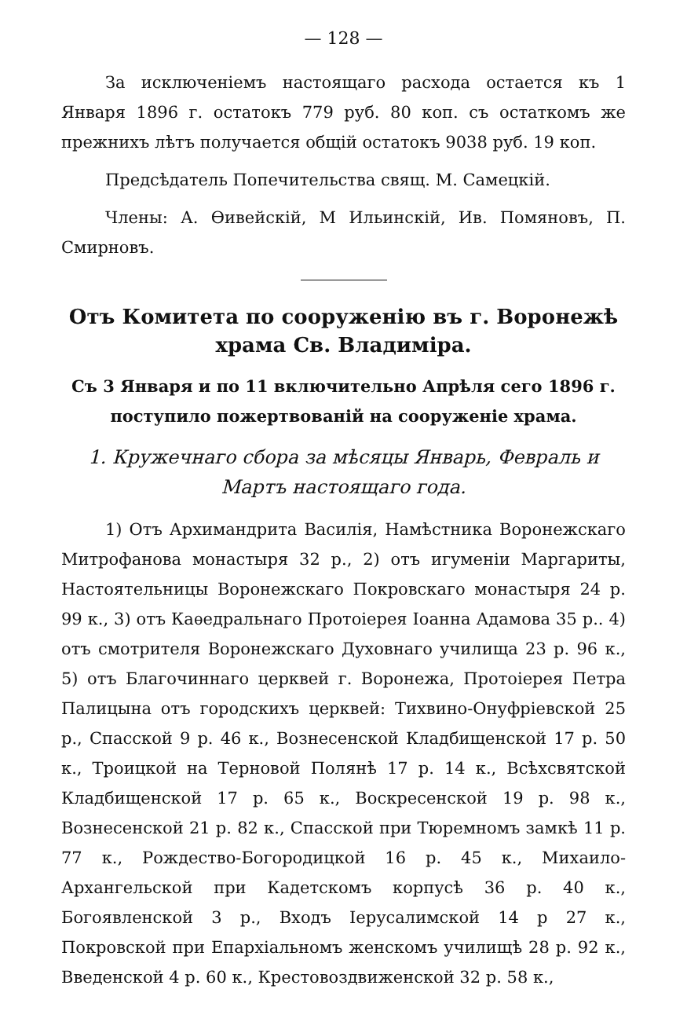— 128 —
За исключенiемъ настоящаго расхода остается къ 1 Января 1896 г. остатокъ 779 руб. 80 коп. съ остаткомъ же прежнихъ лѣтъ получается общiй остатокъ 9038 руб. 19 коп.
Предсѣдатель Попечительства свящ. М. Самецкiй.
Члены: А. Өивейскiй, М Ильинскiй, Ив. Помяновъ, П. Смирновъ.
Отъ Комитета по сооруженiю въ г. Воронежѣ храма Св. Владимiра.
Съ 3 Января и по 11 включительно Апрѣля сего 1896 г. поступило пожертвованiй на сооруженiе храма.
1. Кружечнаго сбора за мѣсяцы Январь, Февраль и Мартъ настоящаго года.
1) Отъ Архимандрита Василiя, Намѣстника Воронежскаго Митрофанова монастыря 32 р., 2) отъ игуменiи Маргариты, Настоятельницы Воронежскаго Покровскаго монастыря 24 р. 99 к., 3) отъ Каѳедральнаго Протоiерея Iоанна Адамова 35 р.. 4) отъ смотрителя Воронежскаго Духовнаго училища 23 р. 96 к., 5) отъ Благочиннаго церквей г. Воронежа, Протоiерея Петра Палицына отъ городскихъ церквей: Тихвино-Онуфрiевской 25 р., Спасской 9 р. 46 к., Вознесенской Кладбищенской 17 р. 50 к., Троицкой на Терновой Полянѣ 17 р. 14 к., Всѣхсвятской Кладбищенской 17 р. 65 к., Воскресенской 19 р. 98 к., Вознесенской 21 р. 82 к., Спасской при Тюремномъ замкѣ 11 р. 77 к., Рождество-Богородицкой 16 р. 45 к., Михаило-Архангельской при Кадетскомъ корпусѣ 36 р. 40 к., Богоявленской 3 р., Входъ Iерусалимской 14 р 27 к., Покровской при Епархiальномъ женскомъ училищѣ 28 р. 92 к., Введенской 4 р. 60 к., Крестовоздвиженской 32 р. 58 к.,